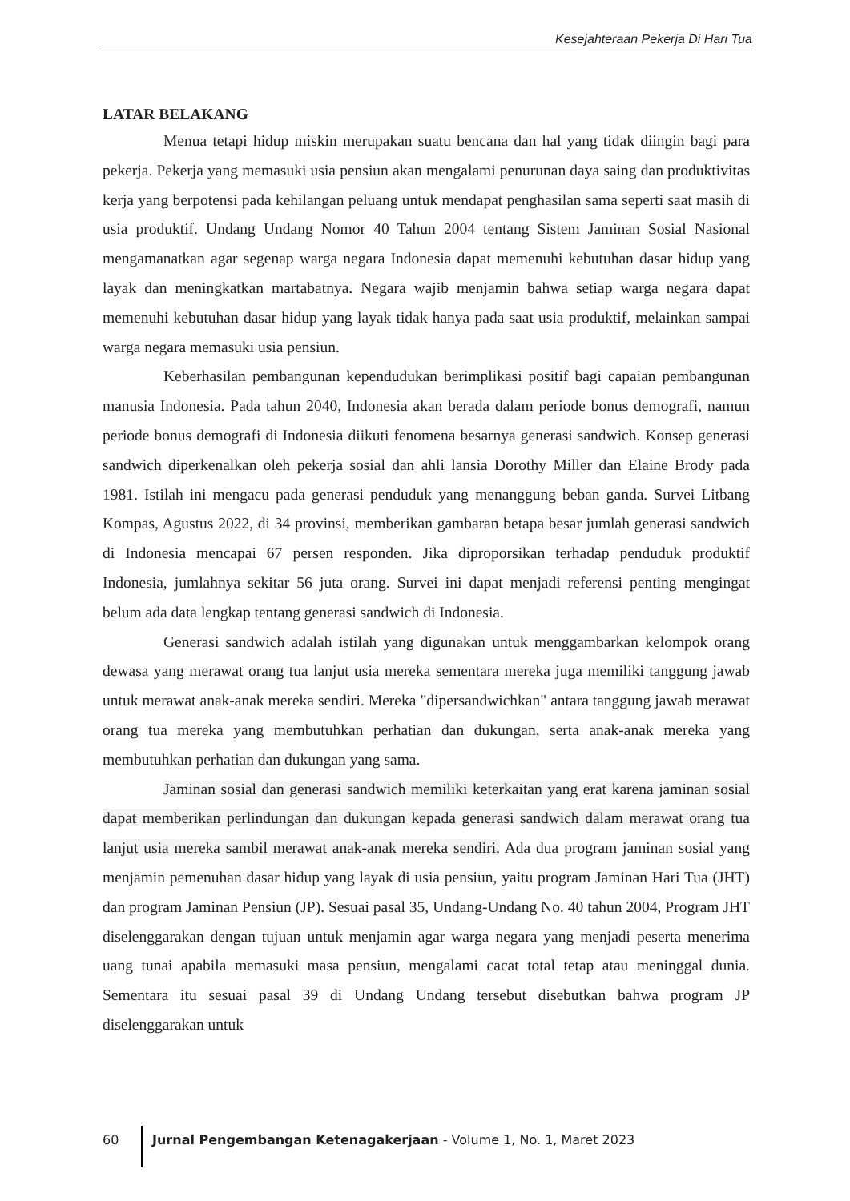Kesejahteraan Pekerja Di Hari Tua
LATAR BELAKANG
Menua tetapi hidup miskin merupakan suatu bencana dan hal yang tidak diingin bagi para pekerja. Pekerja yang memasuki usia pensiun akan mengalami penurunan daya saing dan produktivitas kerja yang berpotensi pada kehilangan peluang untuk mendapat penghasilan sama seperti saat masih di usia produktif. Undang Undang Nomor 40 Tahun 2004 tentang Sistem Jaminan Sosial Nasional mengamanatkan agar segenap warga negara Indonesia dapat memenuhi kebutuhan dasar hidup yang layak dan meningkatkan martabatnya. Negara wajib menjamin bahwa setiap warga negara dapat memenuhi kebutuhan dasar hidup yang layak tidak hanya pada saat usia produktif, melainkan sampai warga negara memasuki usia pensiun.
Keberhasilan pembangunan kependudukan berimplikasi positif bagi capaian pembangunan manusia Indonesia. Pada tahun 2040, Indonesia akan berada dalam periode bonus demografi, namun periode bonus demografi di Indonesia diikuti fenomena besarnya generasi sandwich. Konsep generasi sandwich diperkenalkan oleh pekerja sosial dan ahli lansia Dorothy Miller dan Elaine Brody pada 1981. Istilah ini mengacu pada generasi penduduk yang menanggung beban ganda. Survei Litbang Kompas, Agustus 2022, di 34 provinsi, memberikan gambaran betapa besar jumlah generasi sandwich di Indonesia mencapai 67 persen responden. Jika diproporsikan terhadap penduduk produktif Indonesia, jumlahnya sekitar 56 juta orang. Survei ini dapat menjadi referensi penting mengingat belum ada data lengkap tentang generasi sandwich di Indonesia.
Generasi sandwich adalah istilah yang digunakan untuk menggambarkan kelompok orang dewasa yang merawat orang tua lanjut usia mereka sementara mereka juga memiliki tanggung jawab untuk merawat anak-anak mereka sendiri. Mereka "dipersandwichkan" antara tanggung jawab merawat orang tua mereka yang membutuhkan perhatian dan dukungan, serta anak-anak mereka yang membutuhkan perhatian dan dukungan yang sama.
Jaminan sosial dan generasi sandwich memiliki keterkaitan yang erat karena jaminan sosial dapat memberikan perlindungan dan dukungan kepada generasi sandwich dalam merawat orang tua lanjut usia mereka sambil merawat anak-anak mereka sendiri. Ada dua program jaminan sosial yang menjamin pemenuhan dasar hidup yang layak di usia pensiun, yaitu program Jaminan Hari Tua (JHT) dan program Jaminan Pensiun (JP). Sesuai pasal 35, Undang-Undang No. 40 tahun 2004, Program JHT diselenggarakan dengan tujuan untuk menjamin agar warga negara yang menjadi peserta menerima uang tunai apabila memasuki masa pensiun, mengalami cacat total tetap atau meninggal dunia. Sementara itu sesuai pasal 39 di Undang Undang tersebut disebutkan bahwa program JP diselenggarakan untuk
60 Jurnal Pengembangan Ketenagakerjaan - Volume 1, No. 1, Maret 2023